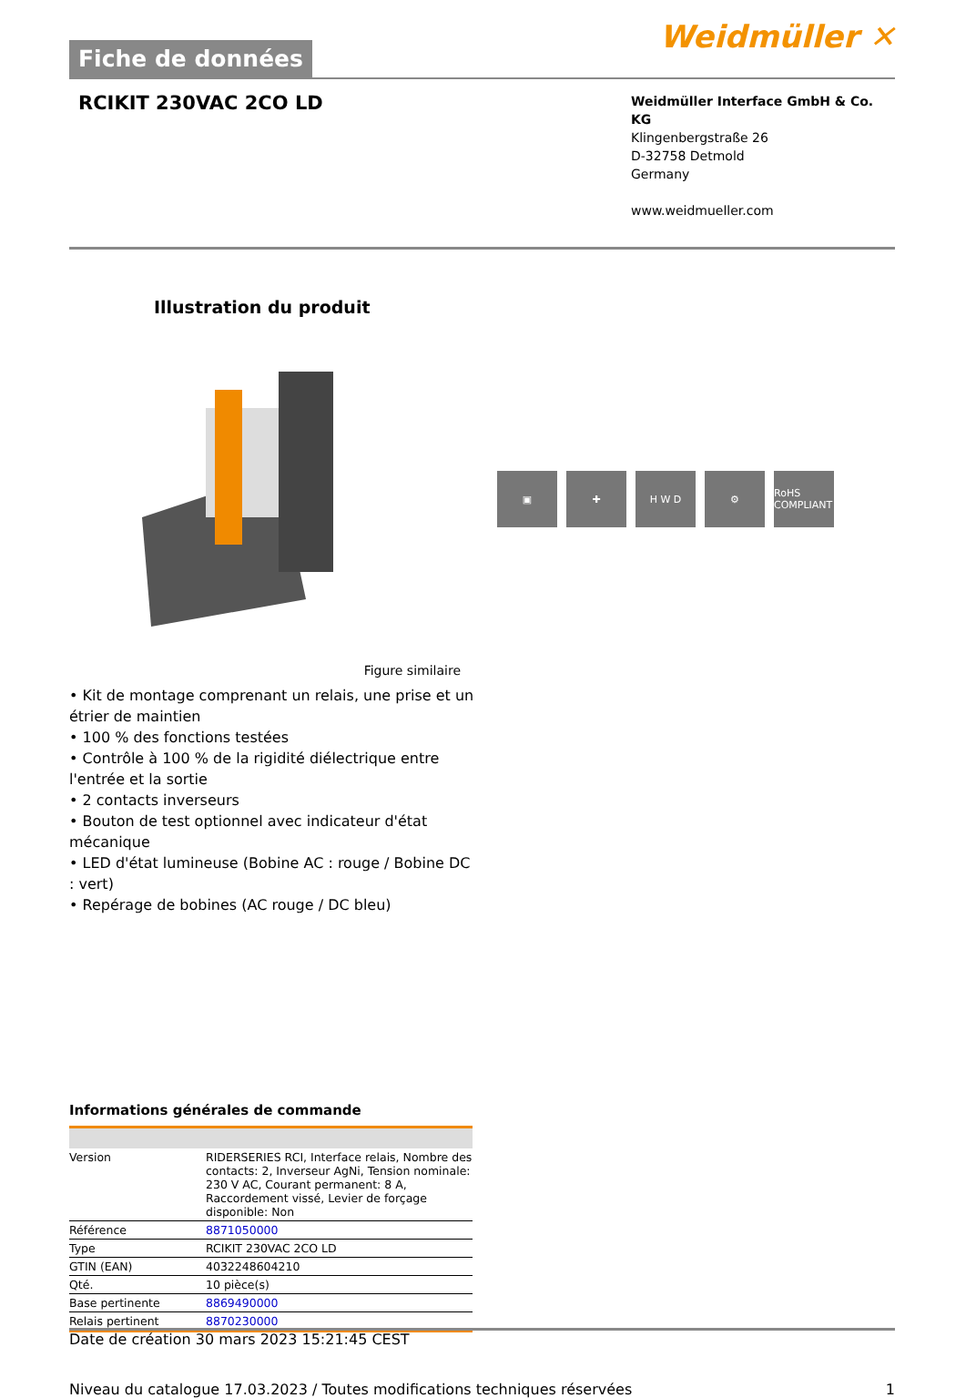Fiche de données
Weidmüller ✕
RCIKIT 230VAC 2CO LD
Weidmüller Interface GmbH & Co. KG
Klingenbergstraße 26
D-32758 Detmold
Germany
www.weidmueller.com
Illustration du produit
▣ ✚ H W D ⚙
RoHS COMPLIANT
Figure similaire
• Kit de montage comprenant un relais, une prise et un étrier de maintien
• 100 % des fonctions testées
• Contrôle à 100 % de la rigidité diélectrique entre l'entrée et la sortie
• 2 contacts inverseurs
• Bouton de test optionnel avec indicateur d'état mécanique
• LED d'état lumineuse (Bobine AC : rouge / Bobine DC : vert)
• Repérage de bobines (AC rouge / DC bleu)
Informations générales de commande
| Version | RIDERSERIES RCI, Interface relais, Nombre des contacts: 2, Inverseur AgNi, Tension nominale: 230 V AC, Courant permanent: 8 A, Raccordement vissé, Levier de forçage disponible: Non |
| Référence | 8871050000 |
| Type | RCIKIT 230VAC 2CO LD |
| GTIN (EAN) | 4032248604210 |
| Qté. | 10 pièce(s) |
| Base pertinente | 8869490000 |
| Relais pertinent | 8870230000 |
Date de création 30 mars 2023 15:21:45 CEST
Niveau du catalogue 17.03.2023 / Toutes modifications techniques réservées 1